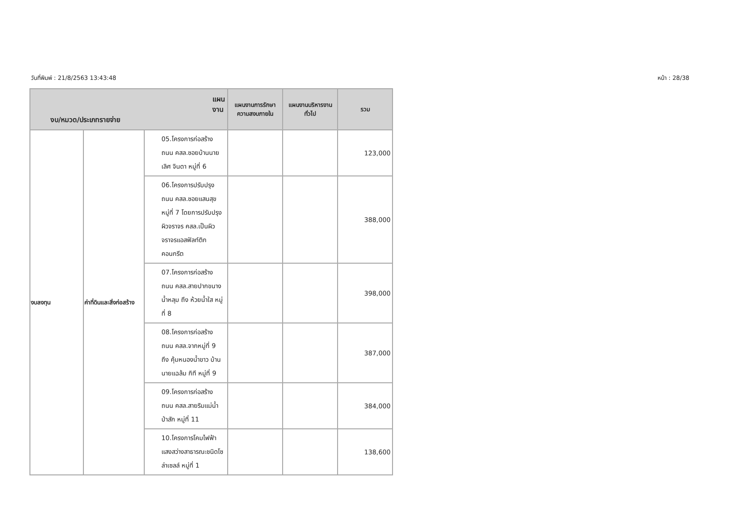วันที่พิมพ์ : 21/8/2563 13:43:48 หน้า : 28/38
| แผนงาน งบ/หมวด/ประเภทรายจ่าย | | | แผนงานการรักษาความสงบภายใน | แผนงานบริหารงานทั่วไป | รวม |
| --- | --- | --- | --- | --- | --- |
| งบลงทุน | ค่าที่ดินและสิ่งก่อสร้าง | 05.โครงการก่อสร้างถนน คสล.ซอยบ้านนายเลิศ จินดา หมู่ที่ 6 | | | 123,000 |
| | | 06.โครงการปรับปรุงถนน คสล.ซอยแสนสุข หมู่ที่ 7 โดยการปรับปรุงผิวจราจร คสล.เป็นผิวจราจรแอสฟัลท์ติกคอนกรีต | | | 388,000 |
| | | 07.โครงการก่อสร้างถนน คสล.สายปากขนางน้ำหลุม ถึง ห้วยน้ำใส หมู่ที่ 8 | | | 398,000 |
| | | 08.โครงการก่อสร้างถนน คสล.จากหมู่ที่ 9 ถึง คุ้มหนองน้ำขาว บ้านนายแฉล้ม กิที หมู่ที่ 9 | | | 387,000 |
| | | 09.โครงการก่อสร้างถนน คสล.สายริมแม่น้ำป่าสัก หมู่ที่ 11 | | | 384,000 |
| | | 10.โครงการโคมไฟฟ้าแสงสว่างสาธารณะชนิดโซล่าเซลล์ หมู่ที่ 1 | | | 138,600 |